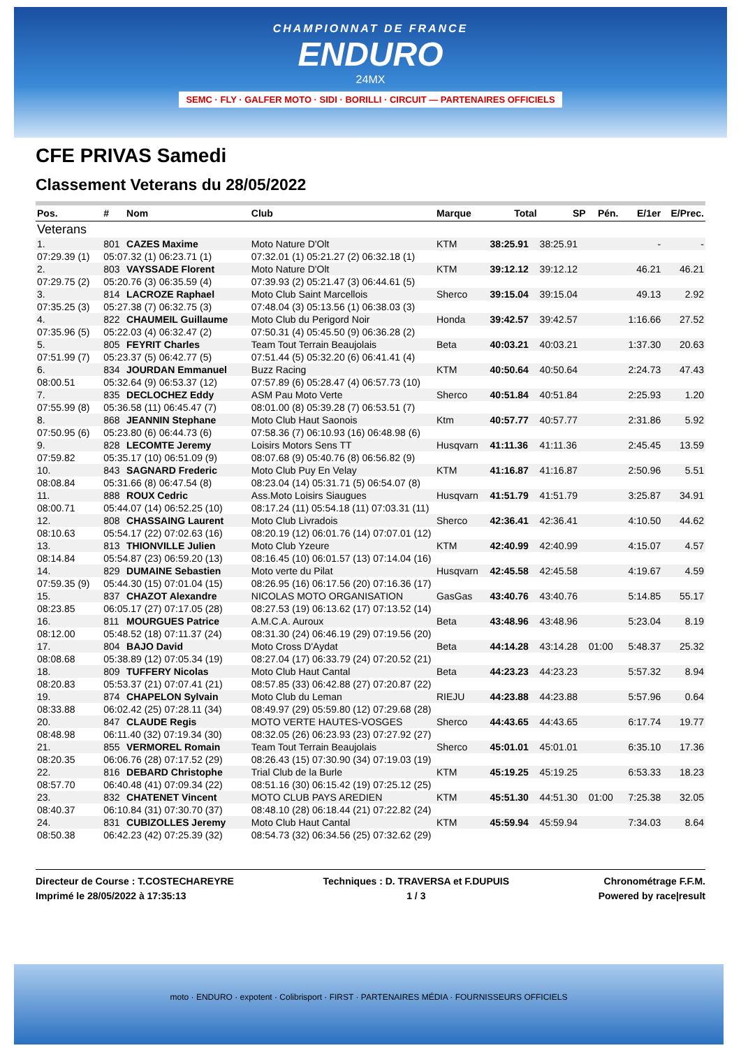CHAMPIONNAT DE FRANCE
ENDURO
24MX
SEMC · FLY · GALFER MOTO · SIDI · BORILLI · CIRCUIT — PARTENAIRES OFFICIELS
CFE PRIVAS Samedi
Classement Veterans du 28/05/2022
| Pos. | # | Nom | Club | Marque | Total | SP | Pén. | E/1er | E/Prec. |
| --- | --- | --- | --- | --- | --- | --- | --- | --- | --- |
| Veterans | | | | | | | | | |
| 1. | 801 | CAZES Maxime | Moto Nature D'Olt | KTM | 38:25.91 | 38:25.91 | | - | - |
| 07:29.39 (1) | 05:07.32 (1) 06:23.71 (1) | | 07:32.01 (1) 05:21.27 (2) 06:32.18 (1) | | | | | | |
| 2. | 803 | VAYSSADE Florent | Moto Nature D'Olt | KTM | 39:12.12 | 39:12.12 | | 46.21 | 46.21 |
| 07:29.75 (2) | 05:20.76 (3) 06:35.59 (4) | | 07:39.93 (2) 05:21.47 (3) 06:44.61 (5) | | | | | | |
| 3. | 814 | LACROZE Raphael | Moto Club Saint Marcellois | Sherco | 39:15.04 | 39:15.04 | | 49.13 | 2.92 |
| 07:35.25 (3) | 05:27.38 (7) 06:32.75 (3) | | 07:48.04 (3) 05:13.56 (1) 06:38.03 (3) | | | | | | |
| 4. | 822 | CHAUMEIL Guillaume | Moto Club du Perigord Noir | Honda | 39:42.57 | 39:42.57 | | 1:16.66 | 27.52 |
| 07:35.96 (5) | 05:22.03 (4) 06:32.47 (2) | | 07:50.31 (4) 05:45.50 (9) 06:36.28 (2) | | | | | | |
| 5. | 805 | FEYRIT Charles | Team Tout Terrain Beaujolais | Beta | 40:03.21 | 40:03.21 | | 1:37.30 | 20.63 |
| 07:51.99 (7) | 05:23.37 (5) 06:42.77 (5) | | 07:51.44 (5) 05:32.20 (6) 06:41.41 (4) | | | | | | |
| 6. | 834 | JOURDAN Emmanuel | Buzz Racing | KTM | 40:50.64 | 40:50.64 | | 2:24.73 | 47.43 |
| 08:00.51 | 05:32.64 (9) 06:53.37 (12) | | 07:57.89 (6) 05:28.47 (4) 06:57.73 (10) | | | | | | |
| 7. | 835 | DECLOCHEZ Eddy | ASM Pau Moto Verte | Sherco | 40:51.84 | 40:51.84 | | 2:25.93 | 1.20 |
| 07:55.99 (8) | 05:36.58 (11) 06:45.47 (7) | | 08:01.00 (8) 05:39.28 (7) 06:53.51 (7) | | | | | | |
| 8. | 868 | JEANNIN Stephane | Moto Club Haut Saonois | Ktm | 40:57.77 | 40:57.77 | | 2:31.86 | 5.92 |
| 07:50.95 (6) | 05:23.80 (6) 06:44.73 (6) | | 07:58.36 (7) 06:10.93 (16) 06:48.98 (6) | | | | | | |
| 9. | 828 | LECOMTE Jeremy | Loisirs Motors Sens TT | Husqvarn | 41:11.36 | 41:11.36 | | 2:45.45 | 13.59 |
| 07:59.82 | 05:35.17 (10) 06:51.09 (9) | | 08:07.68 (9) 05:40.76 (8) 06:56.82 (9) | | | | | | |
| 10. | 843 | SAGNARD Frederic | Moto Club Puy En Velay | KTM | 41:16.87 | 41:16.87 | | 2:50.96 | 5.51 |
| 08:08.84 | 05:31.66 (8) 06:47.54 (8) | | 08:23.04 (14) 05:31.71 (5) 06:54.07 (8) | | | | | | |
| 11. | 888 | ROUX Cedric | Ass.Moto Loisirs Siaugues | Husqvarn | 41:51.79 | 41:51.79 | | 3:25.87 | 34.91 |
| 08:00.71 | 05:44.07 (14) 06:52.25 (10) | | 08:17.24 (11) 05:54.18 (11) 07:03.31 (11) | | | | | | |
| 12. | 808 | CHASSAING Laurent | Moto Club Livradois | Sherco | 42:36.41 | 42:36.41 | | 4:10.50 | 44.62 |
| 08:10.63 | 05:54.17 (22) 07:02.63 (16) | | 08:20.19 (12) 06:01.76 (14) 07:07.01 (12) | | | | | | |
| 13. | 813 | THIONVILLE Julien | Moto Club Yzeure | KTM | 42:40.99 | 42:40.99 | | 4:15.07 | 4.57 |
| 08:14.84 | 05:54.87 (23) 06:59.20 (13) | | 08:16.45 (10) 06:01.57 (13) 07:14.04 (16) | | | | | | |
| 14. | 829 | DUMAINE Sebastien | Moto verte du Pilat | Husqvarn | 42:45.58 | 42:45.58 | | 4:19.67 | 4.59 |
| 07:59.35 (9) | 05:44.30 (15) 07:01.04 (15) | | 08:26.95 (16) 06:17.56 (20) 07:16.36 (17) | | | | | | |
| 15. | 837 | CHAZOT Alexandre | NICOLAS MOTO ORGANISATION | GasGas | 43:40.76 | 43:40.76 | | 5:14.85 | 55.17 |
| 08:23.85 | 06:05.17 (27) 07:17.05 (28) | | 08:27.53 (19) 06:13.62 (17) 07:13.52 (14) | | | | | | |
| 16. | 811 | MOURGUES Patrice | A.M.C.A. Auroux | Beta | 43:48.96 | 43:48.96 | | 5:23.04 | 8.19 |
| 08:12.00 | 05:48.52 (18) 07:11.37 (24) | | 08:31.30 (24) 06:46.19 (29) 07:19.56 (20) | | | | | | |
| 17. | 804 | BAJO David | Moto Cross D'Aydat | Beta | 44:14.28 | 43:14.28 | 01:00 | 5:48.37 | 25.32 |
| 08:08.68 | 05:38.89 (12) 07:05.34 (19) | | 08:27.04 (17) 06:33.79 (24) 07:20.52 (21) | | | | | | |
| 18. | 809 | TUFFERY Nicolas | Moto Club Haut Cantal | Beta | 44:23.23 | 44:23.23 | | 5:57.32 | 8.94 |
| 08:20.83 | 05:53.37 (21) 07:07.41 (21) | | 08:57.85 (33) 06:42.88 (27) 07:20.87 (22) | | | | | | |
| 19. | 874 | CHAPELON Sylvain | Moto Club du Leman | RIEJU | 44:23.88 | 44:23.88 | | 5:57.96 | 0.64 |
| 08:33.88 | 06:02.42 (25) 07:28.11 (34) | | 08:49.97 (29) 05:59.80 (12) 07:29.68 (28) | | | | | | |
| 20. | 847 | CLAUDE Regis | MOTO VERTE HAUTES-VOSGES | Sherco | 44:43.65 | 44:43.65 | | 6:17.74 | 19.77 |
| 08:48.98 | 06:11.40 (32) 07:19.34 (30) | | 08:32.05 (26) 06:23.93 (23) 07:27.92 (27) | | | | | | |
| 21. | 855 | VERMOREL Romain | Team Tout Terrain Beaujolais | Sherco | 45:01.01 | 45:01.01 | | 6:35.10 | 17.36 |
| 08:20.35 | 06:06.76 (28) 07:17.52 (29) | | 08:26.43 (15) 07:30.90 (34) 07:19.03 (19) | | | | | | |
| 22. | 816 | DEBARD Christophe | Trial Club de la Burle | KTM | 45:19.25 | 45:19.25 | | 6:53.33 | 18.23 |
| 08:57.70 | 06:40.48 (41) 07:09.34 (22) | | 08:51.16 (30) 06:15.42 (19) 07:25.12 (25) | | | | | | |
| 23. | 832 | CHATENET Vincent | MOTO CLUB PAYS AREDIEN | KTM | 45:51.30 | 44:51.30 | 01:00 | 7:25.38 | 32.05 |
| 08:40.37 | 06:10.84 (31) 07:30.70 (37) | | 08:48.10 (28) 06:18.44 (21) 07:22.82 (24) | | | | | | |
| 24. | 831 | CUBIZOLLES Jeremy | Moto Club Haut Cantal | KTM | 45:59.94 | 45:59.94 | | 7:34.03 | 8.64 |
| 08:50.38 | 06:42.23 (42) 07:25.39 (32) | | 08:54.73 (32) 06:34.56 (25) 07:32.62 (29) | | | | | | |
Directeur de Course : T.COSTECHAREYRE
Imprimé le 28/05/2022 à 17:35:13
Techniques : D. TRAVERSA et F.DUPUIS
1 / 3
Chronométrage F.F.M.
Powered by race|result
moto · ENDURO · expotent · Colibrisport · FIRST · PARTENAIRES MÉDIA · FOURNISSEURS OFFICIELS